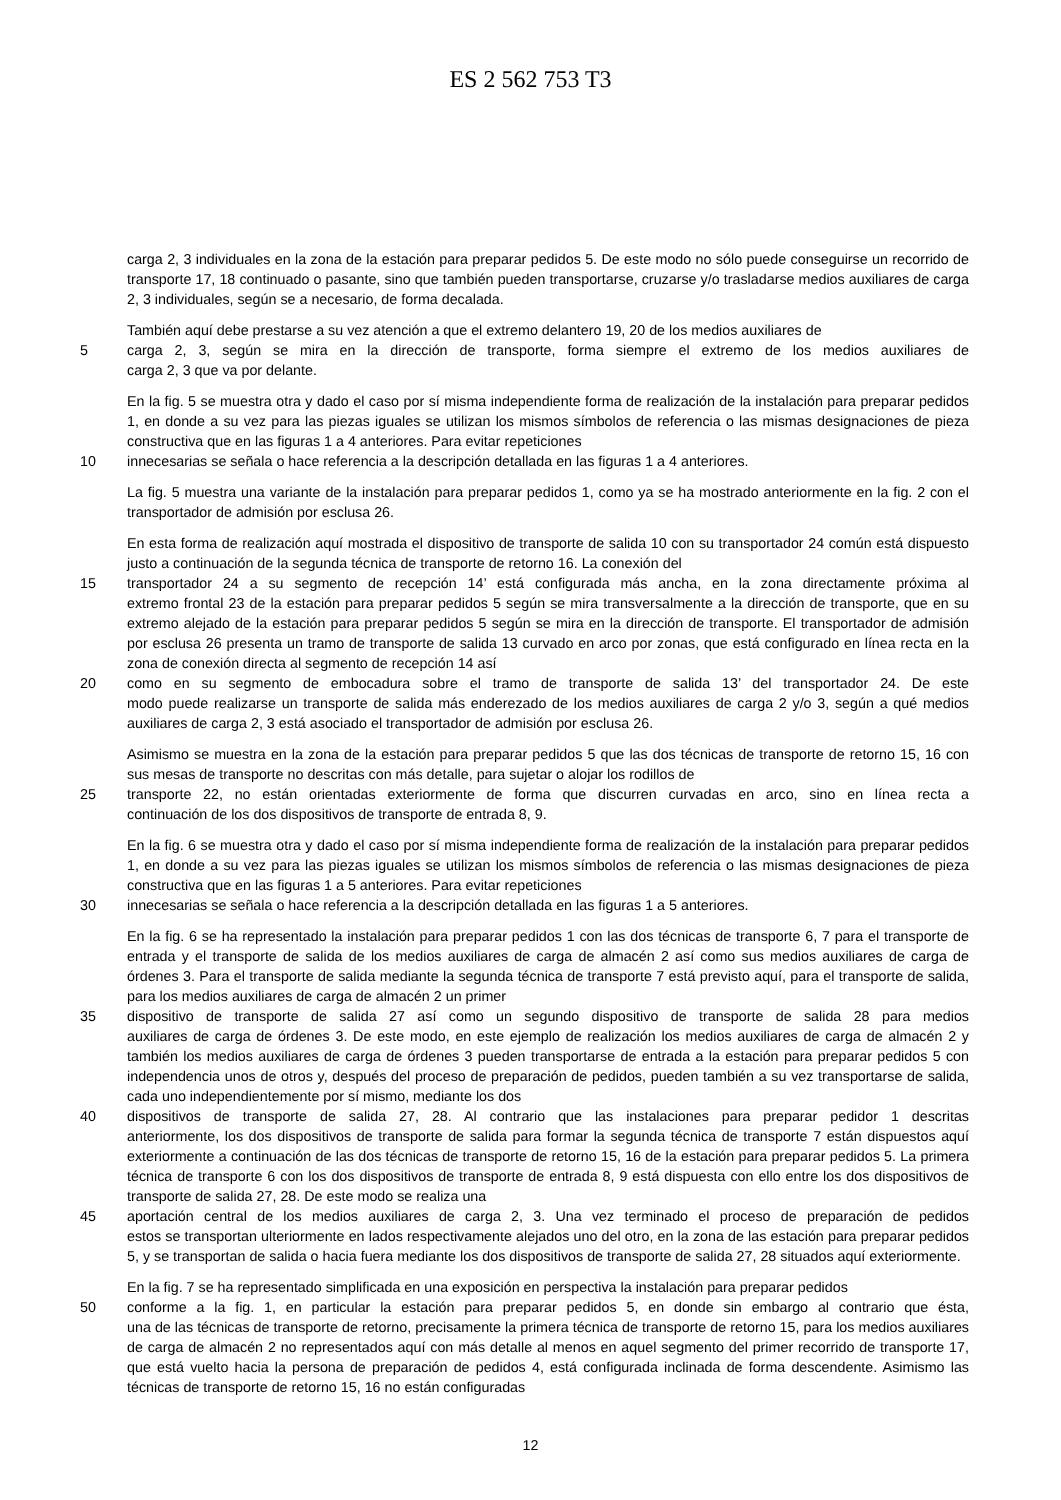ES 2 562 753 T3
carga 2, 3 individuales en la zona de la estación para preparar pedidos 5. De este modo no sólo puede conseguirse un recorrido de transporte 17, 18 continuado o pasante, sino que también pueden transportarse, cruzarse y/o trasladarse medios auxiliares de carga 2, 3 individuales, según se a necesario, de forma decalada.
También aquí debe prestarse a su vez atención a que el extremo delantero 19, 20 de los medios auxiliares de
5 carga 2, 3, según se mira en la dirección de transporte, forma siempre el extremo de los medios auxiliares de
carga 2, 3 que va por delante.
En la fig. 5 se muestra otra y dado el caso por sí misma independiente forma de realización de la instalación para preparar pedidos 1, en donde a su vez para las piezas iguales se utilizan los mismos símbolos de referencia o las mismas designaciones de pieza constructiva que en las figuras 1 a 4 anteriores. Para evitar repeticiones
10 innecesarias se señala o hace referencia a la descripción detallada en las figuras 1 a 4 anteriores.
La fig. 5 muestra una variante de la instalación para preparar pedidos 1, como ya se ha mostrado anteriormente en la fig. 2 con el transportador de admisión por esclusa 26.
En esta forma de realización aquí mostrada el dispositivo de transporte de salida 10 con su transportador 24 común está dispuesto justo a continuación de la segunda técnica de transporte de retorno 16. La conexión del
15 transportador 24 a su segmento de recepción 14’ está configurada más ancha, en la zona directamente próxima al
extremo frontal 23 de la estación para preparar pedidos 5 según se mira transversalmente a la dirección de transporte, que en su extremo alejado de la estación para preparar pedidos 5 según se mira en la dirección de transporte. El transportador de admisión por esclusa 26 presenta un tramo de transporte de salida 13 curvado en arco por zonas, que está configurado en línea recta en la zona de conexión directa al segmento de recepción 14 así
20 como en su segmento de embocadura sobre el tramo de transporte de salida 13’ del transportador 24. De este
modo puede realizarse un transporte de salida más enderezado de los medios auxiliares de carga 2 y/o 3, según a qué medios auxiliares de carga 2, 3 está asociado el transportador de admisión por esclusa 26.
Asimismo se muestra en la zona de la estación para preparar pedidos 5 que las dos técnicas de transporte de retorno 15, 16 con sus mesas de transporte no descritas con más detalle, para sujetar o alojar los rodillos de
25 transporte 22, no están orientadas exteriormente de forma que discurren curvadas en arco, sino en línea recta a
continuación de los dos dispositivos de transporte de entrada 8, 9.
En la fig. 6 se muestra otra y dado el caso por sí misma independiente forma de realización de la instalación para preparar pedidos 1, en donde a su vez para las piezas iguales se utilizan los mismos símbolos de referencia o las mismas designaciones de pieza constructiva que en las figuras 1 a 5 anteriores. Para evitar repeticiones
30 innecesarias se señala o hace referencia a la descripción detallada en las figuras 1 a 5 anteriores.
En la fig. 6 se ha representado la instalación para preparar pedidos 1 con las dos técnicas de transporte 6, 7 para el transporte de entrada y el transporte de salida de los medios auxiliares de carga de almacén 2 así como sus medios auxiliares de carga de órdenes 3. Para el transporte de salida mediante la segunda técnica de transporte 7 está previsto aquí, para el transporte de salida, para los medios auxiliares de carga de almacén 2 un primer
35 dispositivo de transporte de salida 27 así como un segundo dispositivo de transporte de salida 28 para medios
auxiliares de carga de órdenes 3. De este modo, en este ejemplo de realización los medios auxiliares de carga de almacén 2 y también los medios auxiliares de carga de órdenes 3 pueden transportarse de entrada a la estación para preparar pedidos 5 con independencia unos de otros y, después del proceso de preparación de pedidos, pueden también a su vez transportarse de salida, cada uno independientemente por sí mismo, mediante los dos
40 dispositivos de transporte de salida 27, 28. Al contrario que las instalaciones para preparar pedidor 1 descritas
anteriormente, los dos dispositivos de transporte de salida para formar la segunda técnica de transporte 7 están dispuestos aquí exteriormente a continuación de las dos técnicas de transporte de retorno 15, 16 de la estación para preparar pedidos 5. La primera técnica de transporte 6 con los dos dispositivos de transporte de entrada 8, 9 está dispuesta con ello entre los dos dispositivos de transporte de salida 27, 28. De este modo se realiza una
45 aportación central de los medios auxiliares de carga 2, 3. Una vez terminado el proceso de preparación de pedidos
estos se transportan ulteriormente en lados respectivamente alejados uno del otro, en la zona de las estación para preparar pedidos 5, y se transportan de salida o hacia fuera mediante los dos dispositivos de transporte de salida 27, 28 situados aquí exteriormente.
En la fig. 7 se ha representado simplificada en una exposición en perspectiva la instalación para preparar pedidos
50 conforme a la fig. 1, en particular la estación para preparar pedidos 5, en donde sin embargo al contrario que ésta,
una de las técnicas de transporte de retorno, precisamente la primera técnica de transporte de retorno 15, para los medios auxiliares de carga de almacén 2 no representados aquí con más detalle al menos en aquel segmento del primer recorrido de transporte 17, que está vuelto hacia la persona de preparación de pedidos 4, está configurada inclinada de forma descendente. Asimismo las técnicas de transporte de retorno 15, 16 no están configuradas
12